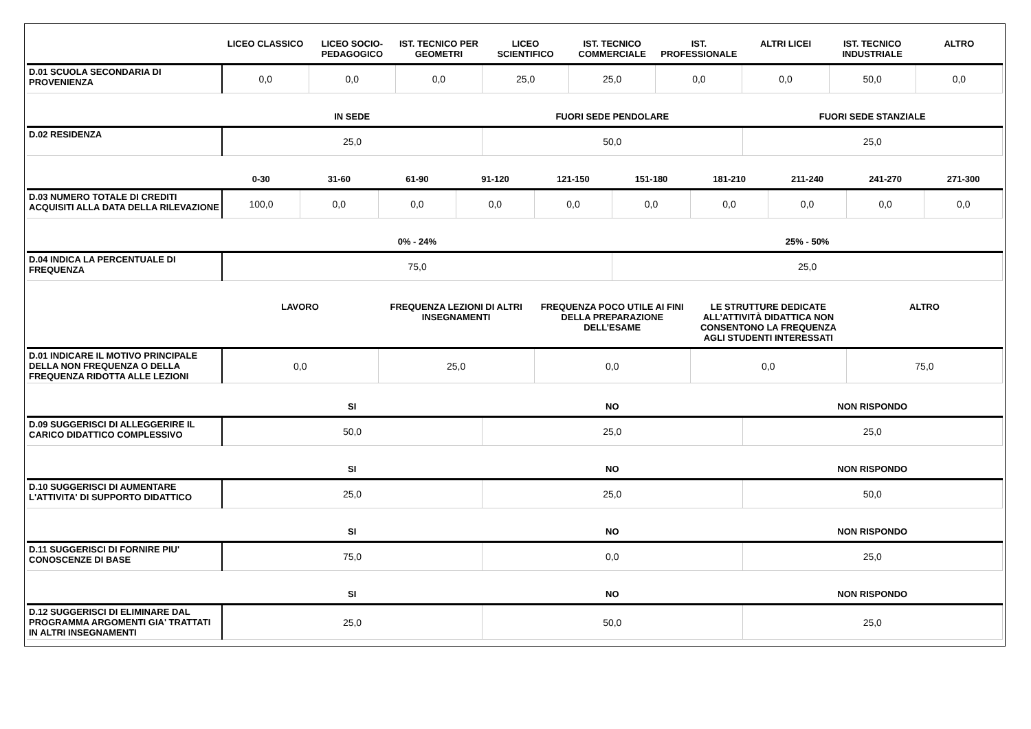| | LICEO CLASSICO | LICEO SOCIO-PEDAGOGICO | IST. TECNICO PER GEOMETRI | LICEO SCIENTIFICO | IST. TECNICO COMMERCIALE | IST. PROFESSIONALE | ALTRI LICEI | IST. TECNICO INDUSTRIALE | ALTRO |
| --- | --- | --- | --- | --- | --- | --- | --- | --- | --- |
| D.01 SCUOLA SECONDARIA DI PROVENIENZA | 0,0 | 0,0 | 0,0 | 25,0 | 25,0 | 0,0 | 0,0 | 50,0 | 0,0 |
| | IN SEDE | FUORI SEDE PENDOLARE | FUORI SEDE STANZIALE |
| --- | --- | --- | --- |
| D.02 RESIDENZA | 25,0 | 50,0 | 25,0 |
| | 0-30 | 31-60 | 61-90 | 91-120 | 121-150 | 151-180 | 181-210 | 211-240 | 241-270 | 271-300 |
| --- | --- | --- | --- | --- | --- | --- | --- | --- | --- | --- |
| D.03 NUMERO TOTALE DI CREDITI ACQUISITI ALLA DATA DELLA RILEVAZIONE | 100,0 | 0,0 | 0,0 | 0,0 | 0,0 | 0,0 | 0,0 | 0,0 | 0,0 | 0,0 |
| | 0% - 24% | 25% - 50% |
| --- | --- | --- |
| D.04 INDICA LA PERCENTUALE DI FREQUENZA | 75,0 | 25,0 |
| | LAVORO | FREQUENZA LEZIONI DI ALTRI INSEGNAMENTI | FREQUENZA POCO UTILE AI FINI DELLA PREPARAZIONE DELL’ESAME | LE STRUTTURE DEDICATE ALL’ATTIVITÀ DIDATTICA NON CONSENTONO LA FREQUENZA AGLI STUDENTI INTERESSATI | ALTRO |
| --- | --- | --- | --- | --- | --- |
| D.01 INDICARE IL MOTIVO PRINCIPALE DELLA NON FREQUENZA O DELLA FREQUENZA RIDOTTA ALLE LEZIONI | 0,0 | 25,0 | 0,0 | 0,0 | 75,0 |
| | SI | NO | NON RISPONDO |
| --- | --- | --- | --- |
| D.09 SUGGERISCI DI ALLEGGERIRE IL CARICO DIDATTICO COMPLESSIVO | 50,0 | 25,0 | 25,0 |
| | SI | NO | NON RISPONDO |
| D.10 SUGGERISCI DI AUMENTARE L'ATTIVITA' DI SUPPORTO DIDATTICO | 25,0 | 25,0 | 50,0 |
| | SI | NO | NON RISPONDO |
| D.11 SUGGERISCI DI FORNIRE PIU' CONOSCENZE DI BASE | 75,0 | 0,0 | 25,0 |
| | SI | NO | NON RISPONDO |
| D.12 SUGGERISCI DI ELIMINARE DAL PROGRAMMA ARGOMENTI GIA' TRATTATI IN ALTRI INSEGNAMENTI | 25,0 | 50,0 | 25,0 |